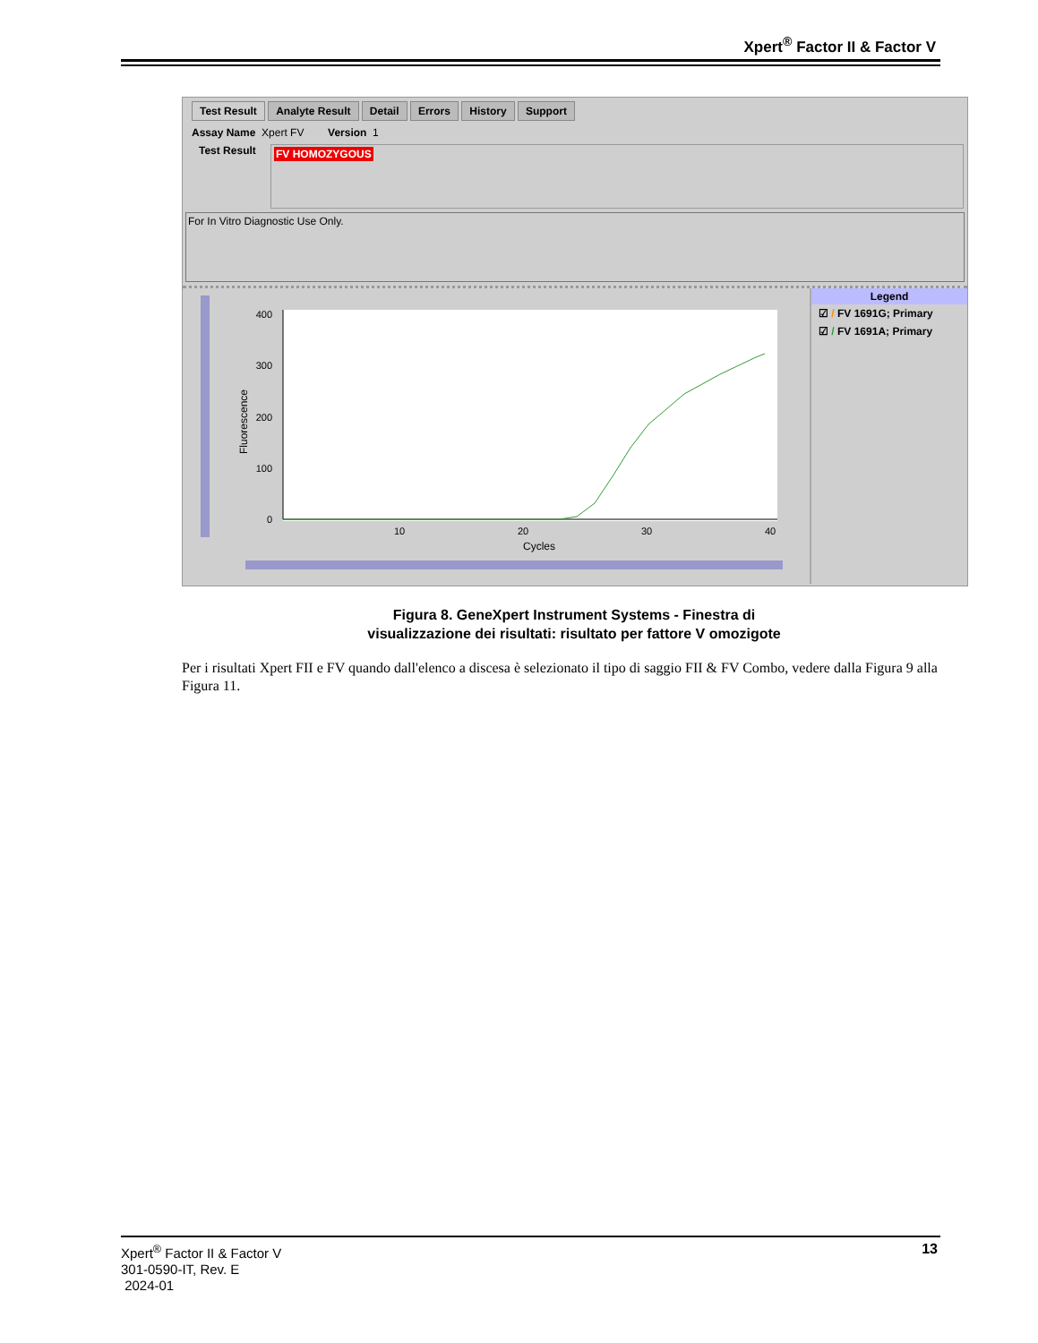Xpert<sup>®</sup> Factor II & Factor V
Test Result Analyte Result Detail Errors History Support
Assay Name Xpert FV Version 1
Test Result
FV HOMOZYGOUS
For In Vitro Diagnostic Use Only.
0
100
200
300
400
10
20
30
40
Cycles
Fluorescence
Legend
☑ / FV 1691G; Primary
☑ / FV 1691A; Primary
Figura 8. GeneXpert Instrument Systems - Finestra di
visualizzazione dei risultati: risultato per fattore V omozigote
Per i risultati Xpert FII e FV quando dall'elenco a discesa è selezionato il tipo di saggio FII & FV Combo, vedere dalla Figura 9 alla Figura 11.
Xpert<sup>®</sup> Factor II & Factor V
301-0590-IT, Rev. E
2024-01
13